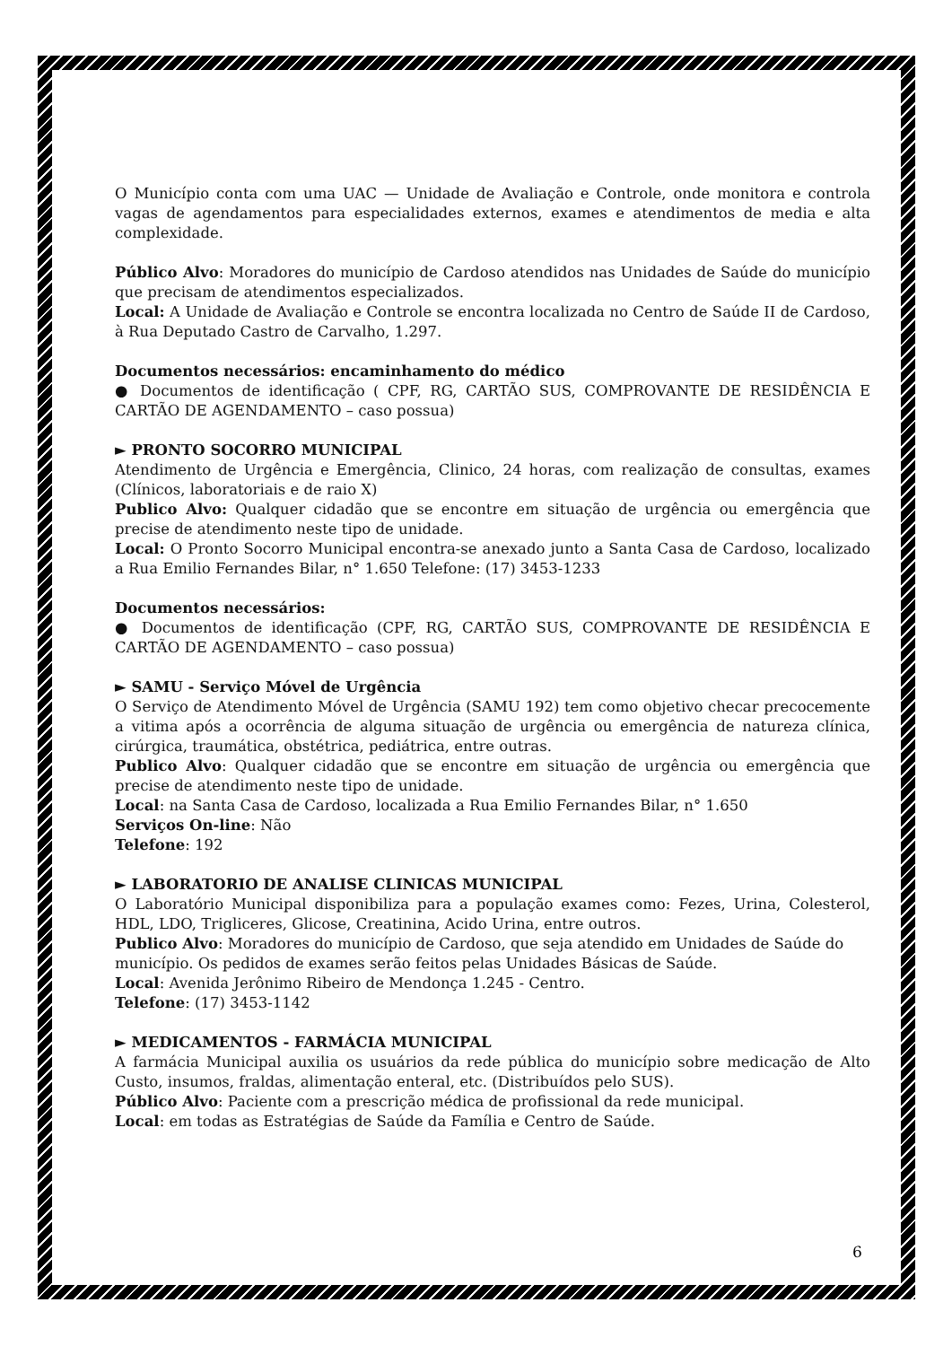O Município conta com uma UAC — Unidade de Avaliação e Controle, onde monitora e controla vagas de agendamentos para especialidades externos, exames e atendimentos de media e alta complexidade.
Público Alvo: Moradores do município de Cardoso atendidos nas Unidades de Saúde do município que precisam de atendimentos especializados.
Local: A Unidade de Avaliação e Controle se encontra localizada no Centro de Saúde II de Cardoso, à Rua Deputado Castro de Carvalho, 1.297.
Documentos necessários: encaminhamento do médico
● Documentos de identificação ( CPF, RG, CARTÃO SUS, COMPROVANTE DE RESIDÊNCIA E CARTÃO DE AGENDAMENTO – caso possua)
► PRONTO SOCORRO MUNICIPAL
Atendimento de Urgência e Emergência, Clinico, 24 horas, com realização de consultas, exames (Clínicos, laboratoriais e de raio X)
Publico Alvo: Qualquer cidadão que se encontre em situação de urgência ou emergência que precise de atendimento neste tipo de unidade.
Local: O Pronto Socorro Municipal encontra-se anexado junto a Santa Casa de Cardoso, localizado a Rua Emilio Fernandes Bilar, n° 1.650 Telefone: (17) 3453-1233
Documentos necessários:
● Documentos de identificação (CPF, RG, CARTÃO SUS, COMPROVANTE DE RESIDÊNCIA E CARTÃO DE AGENDAMENTO – caso possua)
► SAMU - Serviço Móvel de Urgência
O Serviço de Atendimento Móvel de Urgência (SAMU 192) tem como objetivo checar precocemente a vitima após a ocorrência de alguma situação de urgência ou emergência de natureza clínica, cirúrgica, traumática, obstétrica, pediátrica, entre outras.
Publico Alvo: Qualquer cidadão que se encontre em situação de urgência ou emergência que precise de atendimento neste tipo de unidade.
Local: na Santa Casa de Cardoso, localizada a Rua Emilio Fernandes Bilar, n° 1.650
Serviços On-line: Não
Telefone: 192
► LABORATORIO DE ANALISE CLINICAS MUNICIPAL
O Laboratório Municipal disponibiliza para a população exames como: Fezes, Urina, Colesterol, HDL, LDO, Trigliceres, Glicose, Creatinina, Acido Urina, entre outros.
Publico Alvo: Moradores do município de Cardoso, que seja atendido em Unidades de Saúde do município. Os pedidos de exames serão feitos pelas Unidades Básicas de Saúde.
Local: Avenida Jerônimo Ribeiro de Mendonça 1.245 - Centro.
Telefone: (17) 3453-1142
► MEDICAMENTOS - FARMÁCIA MUNICIPAL
A farmácia Municipal auxilia os usuários da rede pública do município sobre medicação de Alto Custo, insumos, fraldas, alimentação enteral, etc. (Distribuídos pelo SUS).
Público Alvo: Paciente com a prescrição médica de profissional da rede municipal.
Local: em todas as Estratégias de Saúde da Família e Centro de Saúde.
6